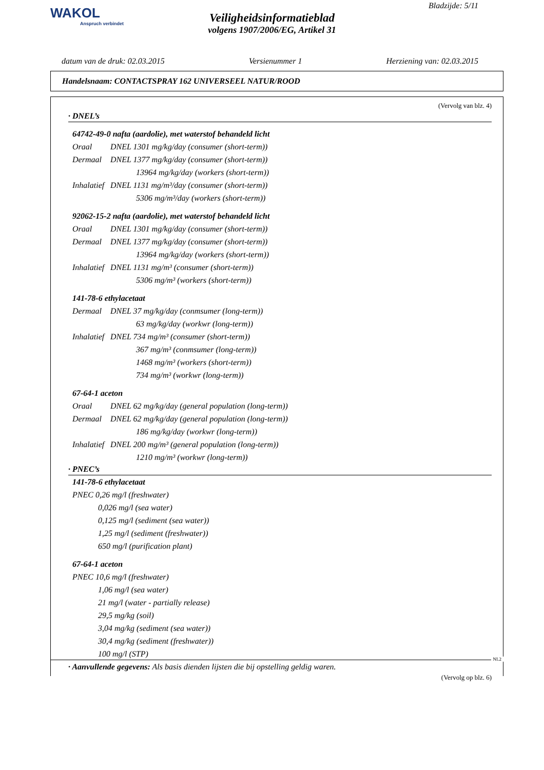WAKOL
Anspruch verbindet
Bladzijde: 5/11
Veiligheidsinformatieblad
volgens 1907/2006/EG, Artikel 31
datum van de druk: 02.03.2015 Versienummer 1 Herziening van: 02.03.2015
Handelsnaam: CONTACTSPRAY 162 UNIVERSEEL NATUR/ROOD
(Vervolg van blz. 4)
· DNEL’s
64742-49-0 nafta (aardolie), met waterstof behandeld licht
Oraal DNEL 1301 mg/kg/day (consumer (short-term))
Dermaal DNEL 1377 mg/kg/day (consumer (short-term))
13964 mg/kg/day (workers (short-term))
Inhalatief DNEL 1131 mg/m³/day (consumer (short-term))
5306 mg/m³/day (workers (short-term))
92062-15-2 nafta (aardolie), met waterstof behandeld licht
Oraal DNEL 1301 mg/kg/day (consumer (short-term))
Dermaal DNEL 1377 mg/kg/day (consumer (short-term))
13964 mg/kg/day (workers (short-term))
Inhalatief DNEL 1131 mg/m³ (consumer (short-term))
5306 mg/m³ (workers (short-term))
141-78-6 ethylacetaat
Dermaal DNEL 37 mg/kg/day (conmsumer (long-term))
63 mg/kg/day (workwr (long-term))
Inhalatief DNEL 734 mg/m³ (consumer (short-term))
367 mg/m³ (conmsumer (long-term))
1468 mg/m³ (workers (short-term))
734 mg/m³ (workwr (long-term))
67-64-1 aceton
Oraal DNEL 62 mg/kg/day (general population (long-term))
Dermaal DNEL 62 mg/kg/day (general population (long-term))
186 mg/kg/day (workwr (long-term))
Inhalatief DNEL 200 mg/m³ (general population (long-term))
1210 mg/m³ (workwr (long-term))
· PNEC’s
141-78-6 ethylacetaat
PNEC 0,26 mg/l (freshwater)
0,026 mg/l (sea water)
0,125 mg/l (sediment (sea water))
1,25 mg/l (sediment (freshwater))
650 mg/l (purification plant)
67-64-1 aceton
PNEC 10,6 mg/l (freshwater)
1,06 mg/l (sea water)
21 mg/l (water - partially release)
29,5 mg/kg (soil)
3,04 mg/kg (sediment (sea water))
30,4 mg/kg (sediment (freshwater))
100 mg/l (STP)
· Aanvullende gegevens: Als basis dienden lijsten die bij opstelling geldig waren.
(Vervolg op blz. 6)
NL2